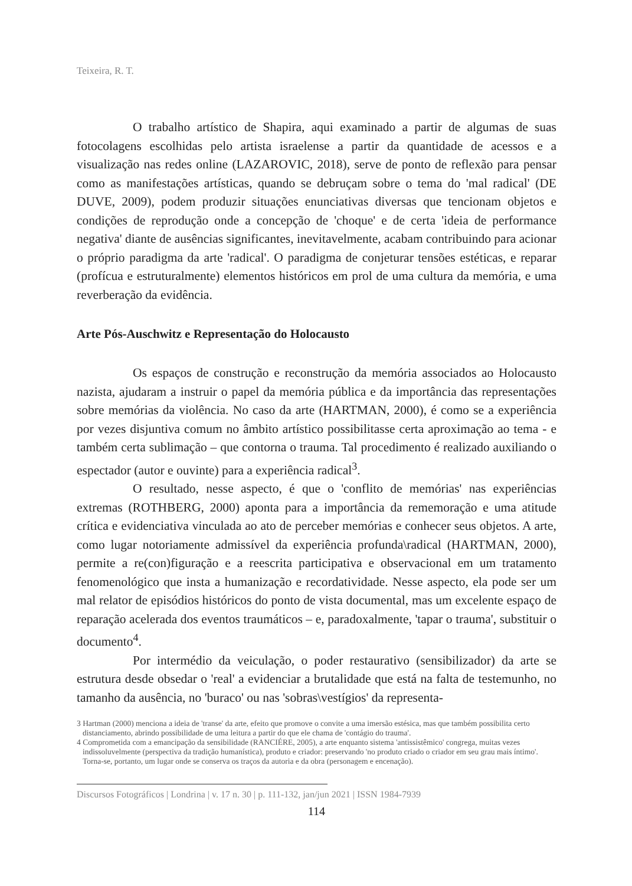Teixeira, R. T.
O trabalho artístico de Shapira, aqui examinado a partir de algumas de suas fotocolagens escolhidas pelo artista israelense a partir da quantidade de acessos e a visualização nas redes online (LAZAROVIC, 2018), serve de ponto de reflexão para pensar como as manifestações artísticas, quando se debruçam sobre o tema do 'mal radical' (DE DUVE, 2009), podem produzir situações enunciativas diversas que tencionam objetos e condições de reprodução onde a concepção de 'choque' e de certa 'ideia de performance negativa' diante de ausências significantes, inevitavelmente, acabam contribuindo para acionar o próprio paradigma da arte 'radical'. O paradigma de conjeturar tensões estéticas, e reparar (profícua e estruturalmente) elementos históricos em prol de uma cultura da memória, e uma reverberação da evidência.
Arte Pós-Auschwitz e Representação do Holocausto
Os espaços de construção e reconstrução da memória associados ao Holocausto nazista, ajudaram a instruir o papel da memória pública e da importância das representações sobre memórias da violência. No caso da arte (HARTMAN, 2000), é como se a experiência por vezes disjuntiva comum no âmbito artístico possibilitasse certa aproximação ao tema - e também certa sublimação – que contorna o trauma. Tal procedimento é realizado auxiliando o espectador (autor e ouvinte) para a experiência radical<sup>3</sup>.
O resultado, nesse aspecto, é que o 'conflito de memórias' nas experiências extremas (ROTHBERG, 2000) aponta para a importância da rememoração e uma atitude crítica e evidenciativa vinculada ao ato de perceber memórias e conhecer seus objetos. A arte, como lugar notoriamente admissível da experiência profunda\radical (HARTMAN, 2000), permite a re(con)figuração e a reescrita participativa e observacional em um tratamento fenomenológico que insta a humanização e recordatividade. Nesse aspecto, ela pode ser um mal relator de episódios históricos do ponto de vista documental, mas um excelente espaço de reparação acelerada dos eventos traumáticos – e, paradoxalmente, 'tapar o trauma', substituir o documento<sup>4</sup>.
Por intermédio da veiculação, o poder restaurativo (sensibilizador) da arte se estrutura desde obsedar o 'real' a evidenciar a brutalidade que está na falta de testemunho, no tamanho da ausência, no 'buraco' ou nas 'sobras\vestígios' da representa-
3 Hartman (2000) menciona a ideia de 'transe' da arte, efeito que promove o convite a uma imersão estésica, mas que também possibilita certo distanciamento, abrindo possibilidade de uma leitura a partir do que ele chama de 'contágio do trauma'.
4 Comprometida com a emancipação da sensibilidade (RANCIÉRE, 2005), a arte enquanto sistema 'antissistêmico' congrega, muitas vezes indissoluvelmente (perspectiva da tradição humanística), produto e criador: preservando 'no produto criado o criador em seu grau mais íntimo'. Torna-se, portanto, um lugar onde se conserva os traços da autoria e da obra (personagem e encenação).
Discursos Fotográficos | Londrina | v. 17 n. 30 | p. 111-132, jan/jun 2021 | ISSN 1984-7939
114